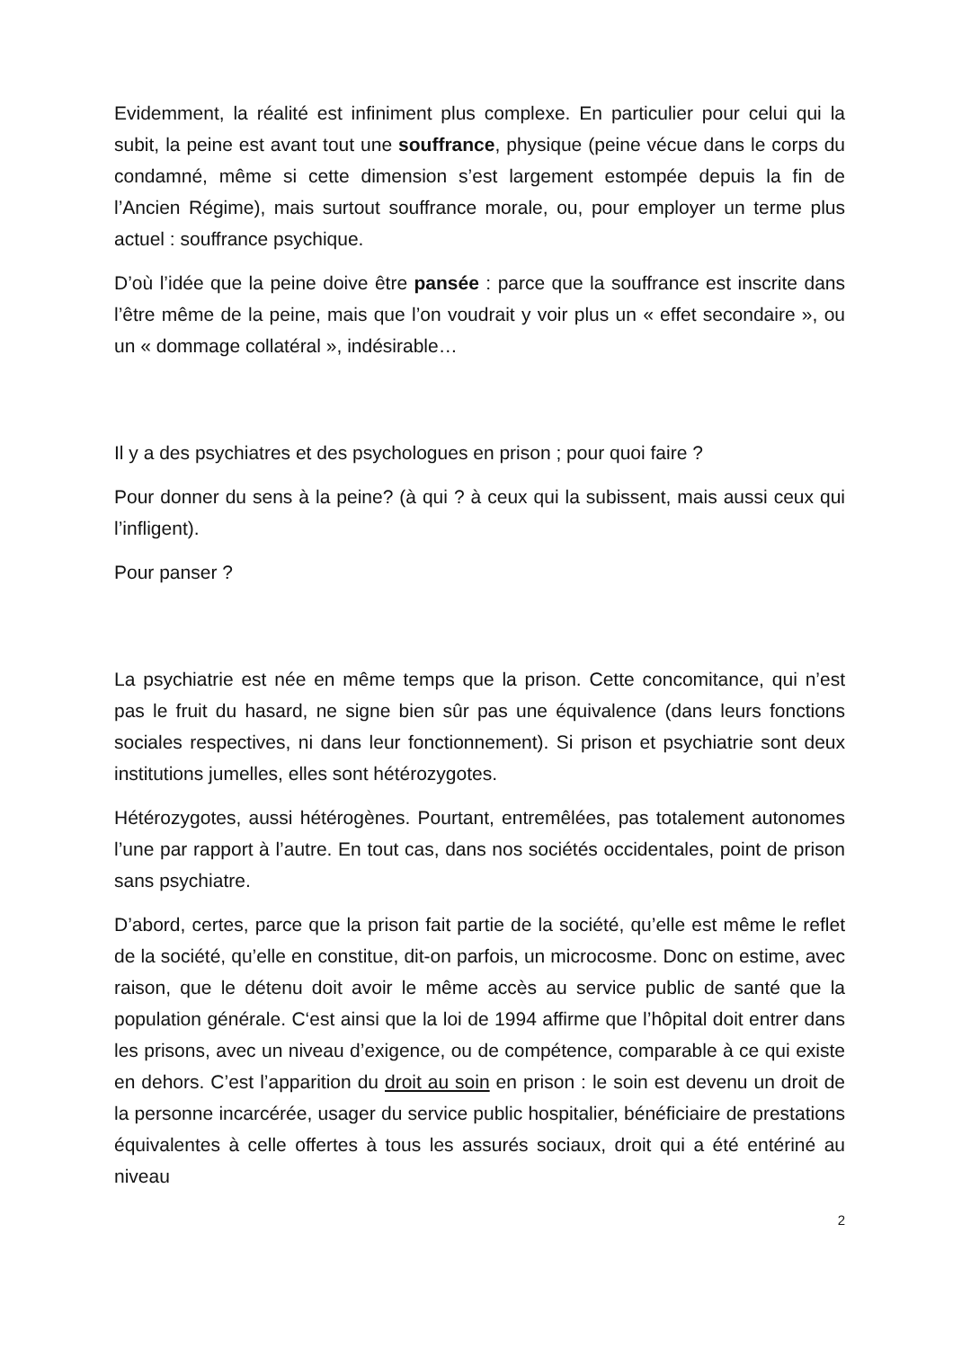Evidemment, la réalité est infiniment plus complexe. En particulier pour celui qui la subit, la peine est avant tout une souffrance, physique (peine vécue dans le corps du condamné, même si cette dimension s’est largement estompée depuis la fin de l’Ancien Régime), mais surtout souffrance morale, ou, pour employer un terme plus actuel : souffrance psychique.
D’où l’idée que la peine doive être pansée : parce que la souffrance est inscrite dans l’être même de la peine, mais que l’on voudrait y voir plus un « effet secondaire », ou un « dommage collatéral », indésirable…
Il y a des psychiatres et des psychologues en prison ; pour quoi faire ?
Pour donner du sens à la peine? (à qui ? à ceux qui la subissent, mais aussi ceux qui l’infligent).
Pour panser ?
La psychiatrie est née en même temps que la prison. Cette concomitance, qui n’est pas le fruit du hasard, ne signe bien sûr pas une équivalence (dans leurs fonctions sociales respectives, ni dans leur fonctionnement). Si prison et psychiatrie sont deux institutions jumelles, elles sont hétérozygotes.
Hétérozygotes, aussi hétérogènes. Pourtant, entremêlées, pas totalement autonomes l’une par rapport à l’autre. En tout cas, dans nos sociétés occidentales, point de prison sans psychiatre.
D’abord, certes, parce que la prison fait partie de la société, qu’elle est même le reflet de la société, qu’elle en constitue, dit-on parfois, un microcosme. Donc on estime, avec raison, que le détenu doit avoir le même accès au service public de santé que la population générale. C‘est ainsi que la loi de 1994 affirme que l’hôpital doit entrer dans les prisons, avec un niveau d’exigence, ou de compétence, comparable à ce qui existe en dehors. C’est l’apparition du droit au soin en prison : le soin est devenu un droit de la personne incarcérée, usager du service public hospitalier, bénéficiaire de prestations équivalentes à celle offertes à tous les assurés sociaux, droit qui a été entériné au niveau
2